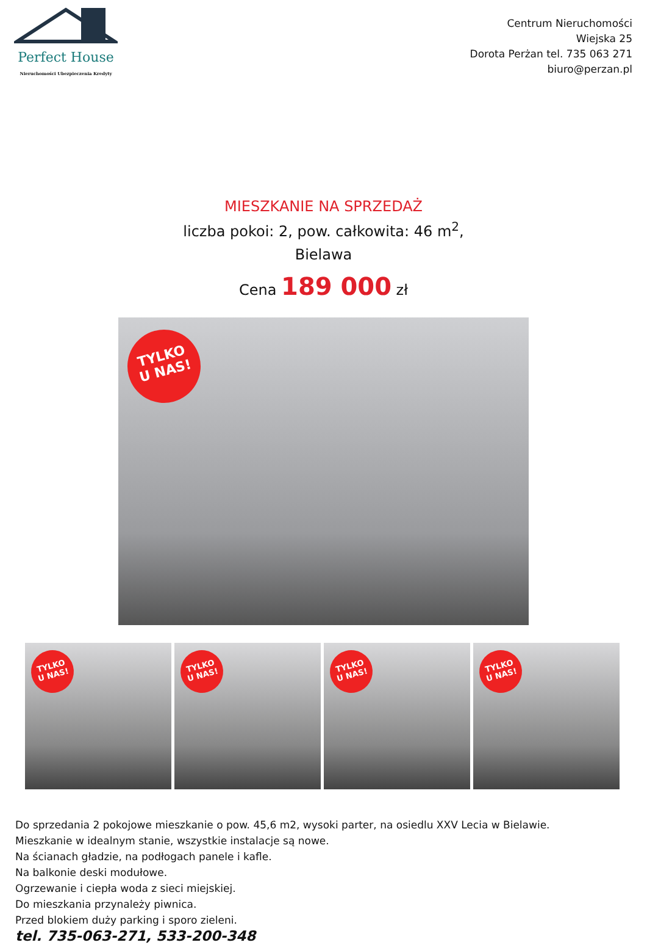Perfect House
Nieruchomości Ubezpieczenia Kredyty
Centrum Nieruchomości
Wiejska 25
Dorota Perżan tel. 735 063 271
biuro@perzan.pl
MIESZKANIE NA SPRZEDAŻ
liczba pokoi: 2, pow. całkowita: 46 m<sup>2</sup>,
Bielawa
Cena 189 000 zł
TYLKO
U NAS!
TYLKO
U NAS!
TYLKO
U NAS!
TYLKO
U NAS!
TYLKO
U NAS!
Do sprzedania 2 pokojowe mieszkanie o pow. 45,6 m2, wysoki parter, na osiedlu XXV Lecia w Bielawie.
Mieszkanie w idealnym stanie, wszystkie instalacje są nowe.
Na ścianach gładzie, na podłogach panele i kafle.
Na balkonie deski modułowe.
Ogrzewanie i ciepła woda z sieci miejskiej.
Do mieszkania przynależy piwnica.
Przed blokiem duży parking i sporo zieleni.
tel. 735-063-271, 533-200-348